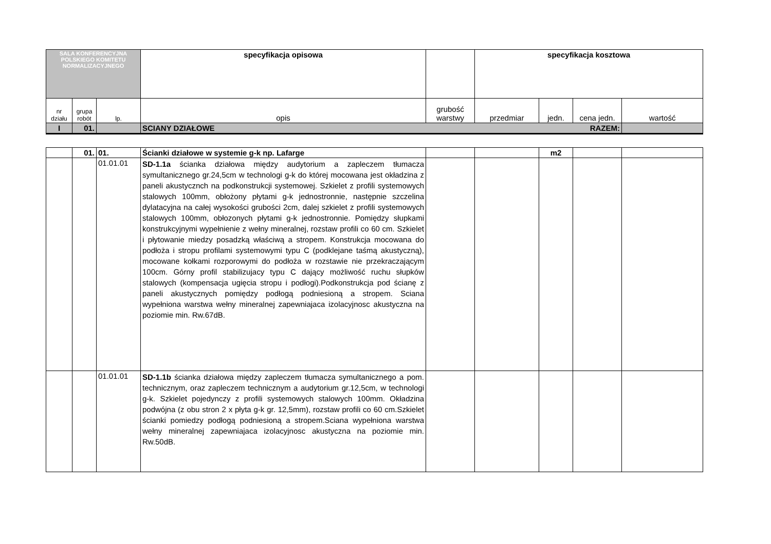| SALA KONFERENCYJNA POLSKIEGO KOMITETU NORMALIZACYJNEGO | | | specyfikacja opisowa | | specyfikacja kosztowa | | | |
| nr działu | grupa robót | lp. | opis | grubość warstwy | przedmiar | jedn. | cena jedn. | wartość |
| I | 01. | | SCIANY DZIAŁOWE RAZEM: | | | | | |
| | 01. | 01. | Ścianki działowe w systemie g-k np. Lafarge | | | m2 | | |
| | | 01.01.01 | SD-1.1a ścianka działowa między audytorium a zapleczem tłumacza symultanicznego gr.24,5cm w technologi g-k do której mocowana jest okładzina z paneli akustycznch na podkonstrukcji systemowej. Szkielet z profili systemowych stalowych 100mm, obłożony płytami g-k jednostronnie, następnie szczelina dylatacyjna na całej wysokości grubości 2cm, dalej szkielet z profili systemowych stalowych 100mm, obłozonych płytami g-k jednostronnie. Pomiędzy słupkami konstrukcyjnymi wypełnienie z wełny mineralnej, rozstaw profili co 60 cm. Szkielet i płytowanie miedzy posadzką właściwą a stropem. Konstrukcja mocowana do podłoża i stropu profilami systemowymi typu C (podklejane taśmą akustyczną), mocowane kołkami rozporowymi do podłoża w rozstawie nie przekraczającym 100cm. Górny profil stabilizujacy typu C dający możliwość ruchu słupków stalowych (kompensacja ugięcia stropu i podłogi).Podkonstrukcja pod ścianę z paneli akustycznych pomiędzy podłogą podniesioną a stropem. Sciana wypełniona warstwa wełny mineralnej zapewniajaca izolacyjnosc akustyczna na poziomie min. Rw.67dB. | | | | | |
| | | 01.01.01 | SD-1.1b ścianka działowa między zapleczem tłumacza symultanicznego a pom. technicznym, oraz zapleczem technicznym a audytorium gr.12,5cm, w technologi g-k. Szkielet pojedynczy z profili systemowych stalowych 100mm. Okładzina podwójna (z obu stron 2 x płyta g-k gr. 12,5mm), rozstaw profili co 60 cm.Szkielet ścianki pomiedzy podłogą podniesioną a stropem.Sciana wypełniona warstwa wełny mineralnej zapewniajaca izolacyjnosc akustyczna na poziomie min. Rw.50dB. | | | | | |